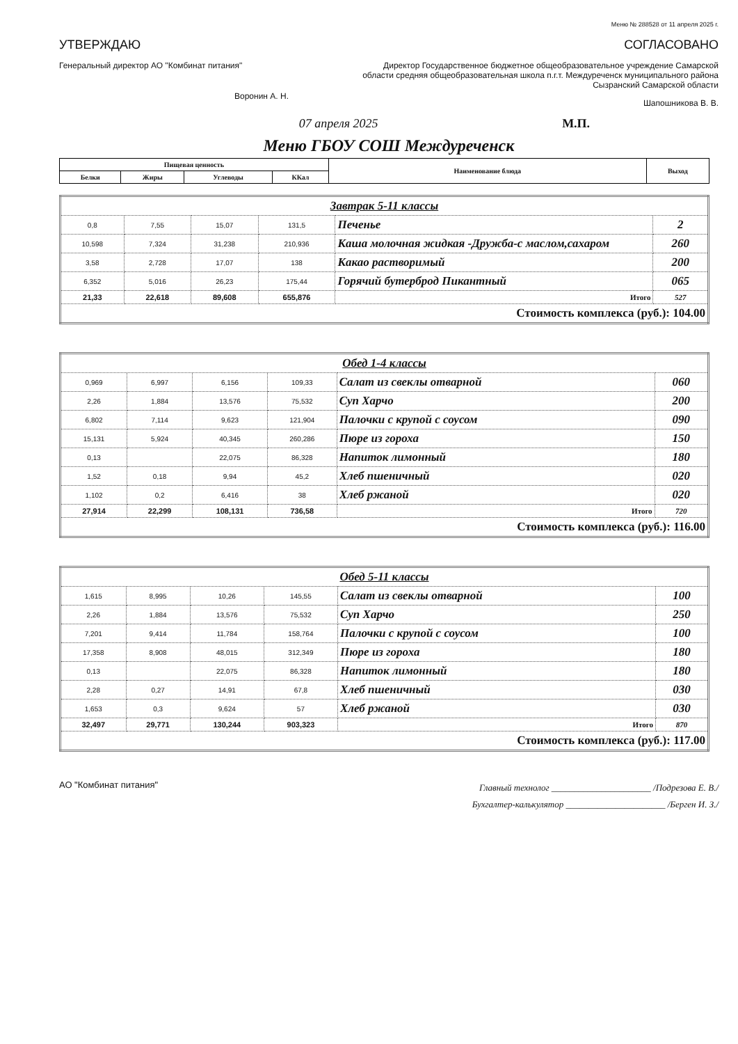Меню № 288528 от 11 апреля 2025 г.
УТВЕРЖДАЮ
Генеральный директор АО "Комбинат питания"
Воронин А. Н.
СОГЛАСОВАНО
Директор Государственное бюджетное общеобразовательное учреждение Самарской области средняя общеобразовательная школа п.г.т. Междуреченск муниципального района Сызранский Самарской области
Шапошникова В. В.
07 апреля 2025 М.П.
Меню ГБОУ СОШ Междуреченск
| Пищевая ценность | | | | Наименование блюда | Выход |
| --- | --- | --- | --- | --- | --- |
| Белки | Жиры | Углеводы | ККал | | |
| Завтрак 5-11 классы | | | | | |
| 0,8 | 7,55 | 15,07 | 131,5 | Печенье | 2 |
| 10,598 | 7,324 | 31,238 | 210,936 | Каша молочная жидкая -Дружба-с маслом,сахаром | 260 |
| 3,58 | 2,728 | 17,07 | 138 | Какао растворимый | 200 |
| 6,352 | 5,016 | 26,23 | 175,44 | Горячий бутерброд Пикантный | 065 |
| 21,33 | 22,618 | 89,608 | 655,876 | Итого | 527 |
| Стоимость комплекса (руб.): 104.00 | | | | | |
| Обед 1-4 классы | | | | | |
| 0,969 | 6,997 | 6,156 | 109,33 | Салат из свеклы отварной | 060 |
| 2,26 | 1,884 | 13,576 | 75,532 | Суп Харчо | 200 |
| 6,802 | 7,114 | 9,623 | 121,904 | Палочки с крупой с соусом | 090 |
| 15,131 | 5,924 | 40,345 | 260,286 | Пюре из гороха | 150 |
| 0,13 | | 22,075 | 86,328 | Напиток лимонный | 180 |
| 1,52 | 0,18 | 9,94 | 45,2 | Хлеб пшеничный | 020 |
| 1,102 | 0,2 | 6,416 | 38 | Хлеб ржаной | 020 |
| 27,914 | 22,299 | 108,131 | 736,58 | Итого | 720 |
| Стоимость комплекса (руб.): 116.00 | | | | | |
| Обед 5-11 классы | | | | | |
| 1,615 | 8,995 | 10,26 | 145,55 | Салат из свеклы отварной | 100 |
| 2,26 | 1,884 | 13,576 | 75,532 | Суп Харчо | 250 |
| 7,201 | 9,414 | 11,784 | 158,764 | Палочки с крупой с соусом | 100 |
| 17,358 | 8,908 | 48,015 | 312,349 | Пюре из гороха | 180 |
| 0,13 | | 22,075 | 86,328 | Напиток лимонный | 180 |
| 2,28 | 0,27 | 14,91 | 67,8 | Хлеб пшеничный | 030 |
| 1,653 | 0,3 | 9,624 | 57 | Хлеб ржаной | 030 |
| 32,497 | 29,771 | 130,244 | 903,323 | Итого | 870 |
| Стоимость комплекса (руб.): 117.00 | | | | | |
АО "Комбинат питания"
Главный технолог ______________________ /Подрезова Е. В./
Бухгалтер-калькулятор ______________________ /Берген И. З./